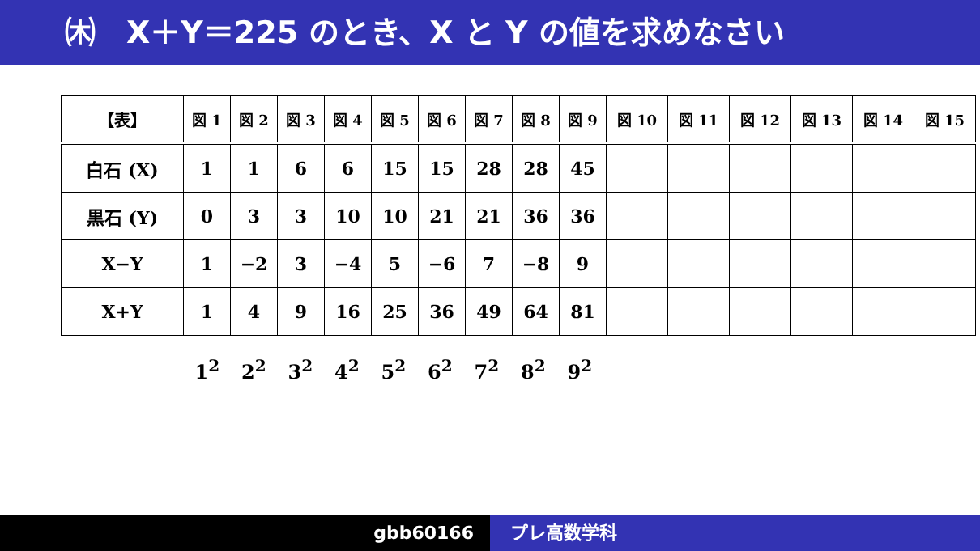㈭　X＋Y＝225 のとき、X と Y の値を求めなさい
| 【表】 | 図 1 | 図 2 | 図 3 | 図 4 | 図 5 | 図 6 | 図 7 | 図 8 | 図 9 | 図 10 | 図 11 | 図 12 | 図 13 | 図 14 | 図 15 |
| --- | --- | --- | --- | --- | --- | --- | --- | --- | --- | --- | --- | --- | --- | --- | --- |
| 白石 (X) | 1 | 1 | 6 | 6 | 15 | 15 | 28 | 28 | 45 | | | | | | |
| 黒石 (Y) | 0 | 3 | 3 | 10 | 10 | 21 | 21 | 36 | 36 | | | | | | |
| X−Y | 1 | −2 | 3 | −4 | 5 | −6 | 7 | −8 | 9 | | | | | | |
| X+Y | 1 | 4 | 9 | 16 | 25 | 36 | 49 | 64 | 81 | | | | | | |
1<sup>2</sup> 2<sup>2</sup> 3<sup>2</sup> 4<sup>2</sup> 5<sup>2</sup> 6<sup>2</sup> 7<sup>2</sup> 8<sup>2</sup> 9<sup>2</sup>
gbb60166 プレ高数学科